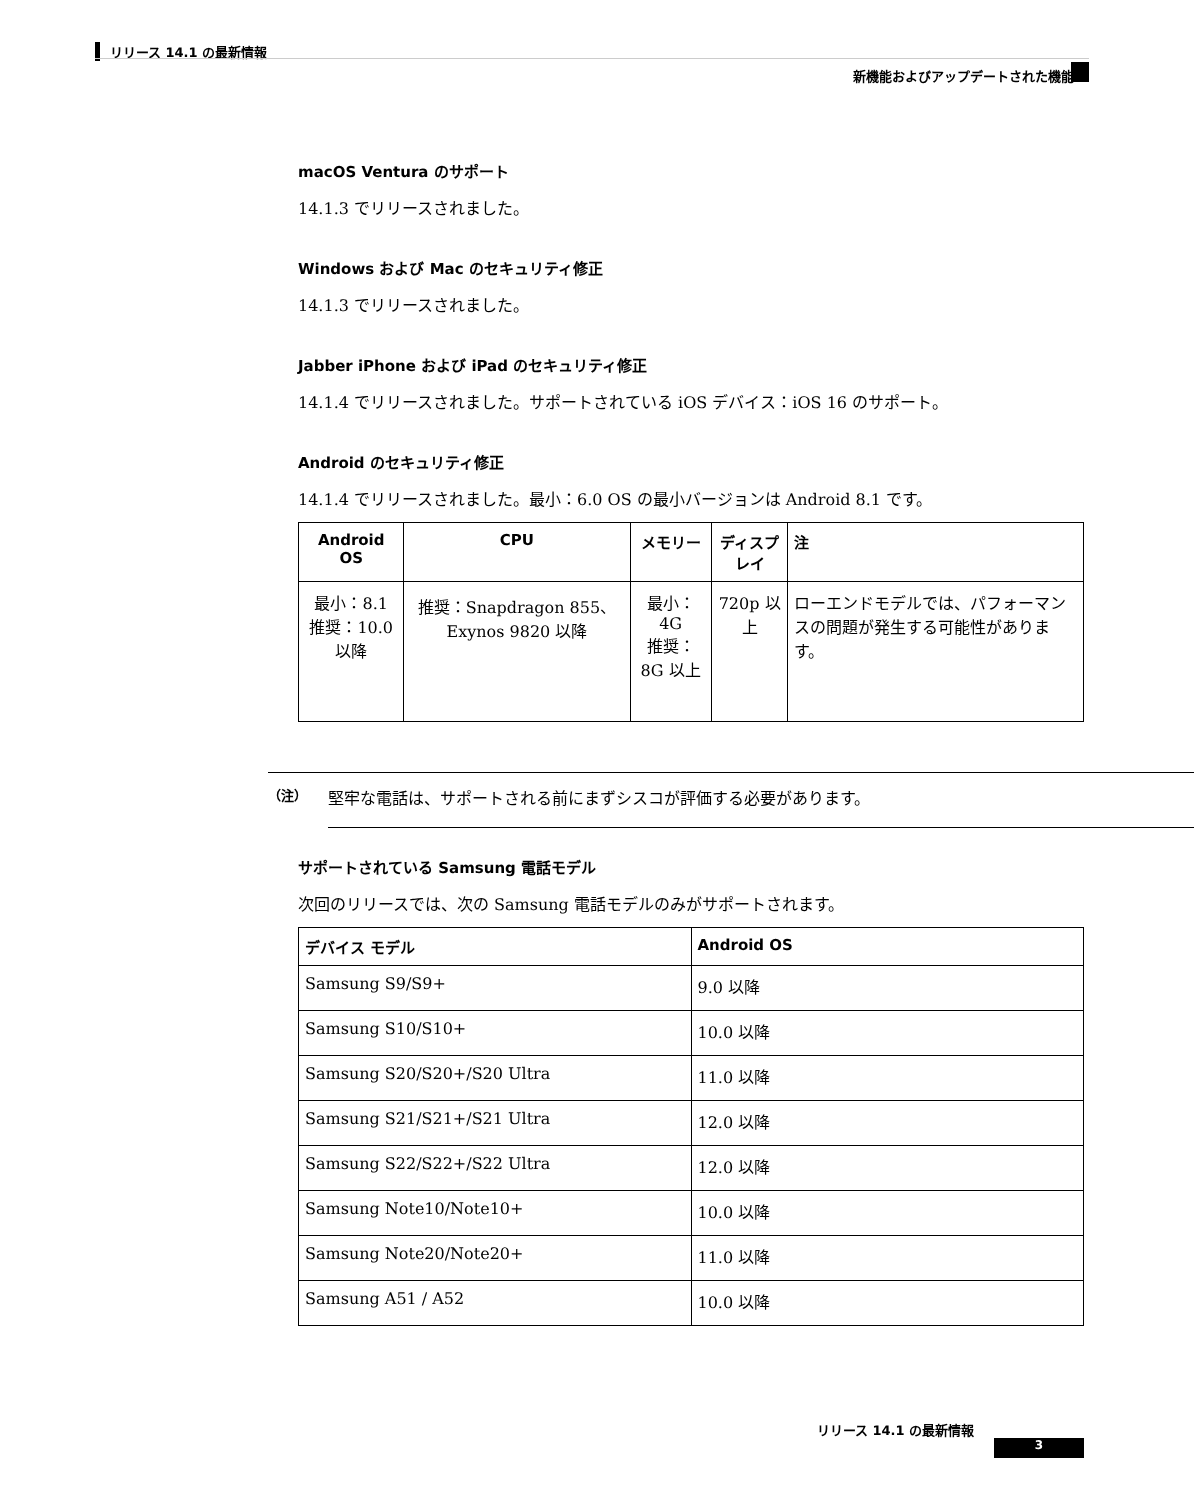リリース 14.1 の最新情報
新機能およびアップデートされた機能
macOS Ventura のサポート
14.1.3 でリリースされました。
Windows および Mac のセキュリティ修正
14.1.3 でリリースされました。
Jabber iPhone および iPad のセキュリティ修正
14.1.4 でリリースされました。サポートされている iOS デバイス：iOS 16 のサポート。
Android のセキュリティ修正
14.1.4 でリリースされました。最小：6.0 OS の最小バージョンは Android 8.1 です。
| Android OS | CPU | メモリー | ディスプレイ | 注 |
| --- | --- | --- | --- | --- |
| 最小：8.1 推奨：10.0 以降 | 推奨：Snapdragon 855、Exynos 9820 以降 | 最小：4G 推奨：8G 以上 | 720p 以上 | ローエンドモデルでは、パフォーマンスの問題が発生する可能性があります。 |
（注） 堅牢な電話は、サポートされる前にまずシスコが評価する必要があります。
サポートされている Samsung 電話モデル
次回のリリースでは、次の Samsung 電話モデルのみがサポートされます。
| デバイス モデル | Android OS |
| --- | --- |
| Samsung S9/S9+ | 9.0 以降 |
| Samsung S10/S10+ | 10.0 以降 |
| Samsung S20/S20+/S20 Ultra | 11.0 以降 |
| Samsung S21/S21+/S21 Ultra | 12.0 以降 |
| Samsung S22/S22+/S22 Ultra | 12.0 以降 |
| Samsung Note10/Note10+ | 10.0 以降 |
| Samsung Note20/Note20+ | 11.0 以降 |
| Samsung A51 / A52 | 10.0 以降 |
リリース 14.1 の最新情報
3